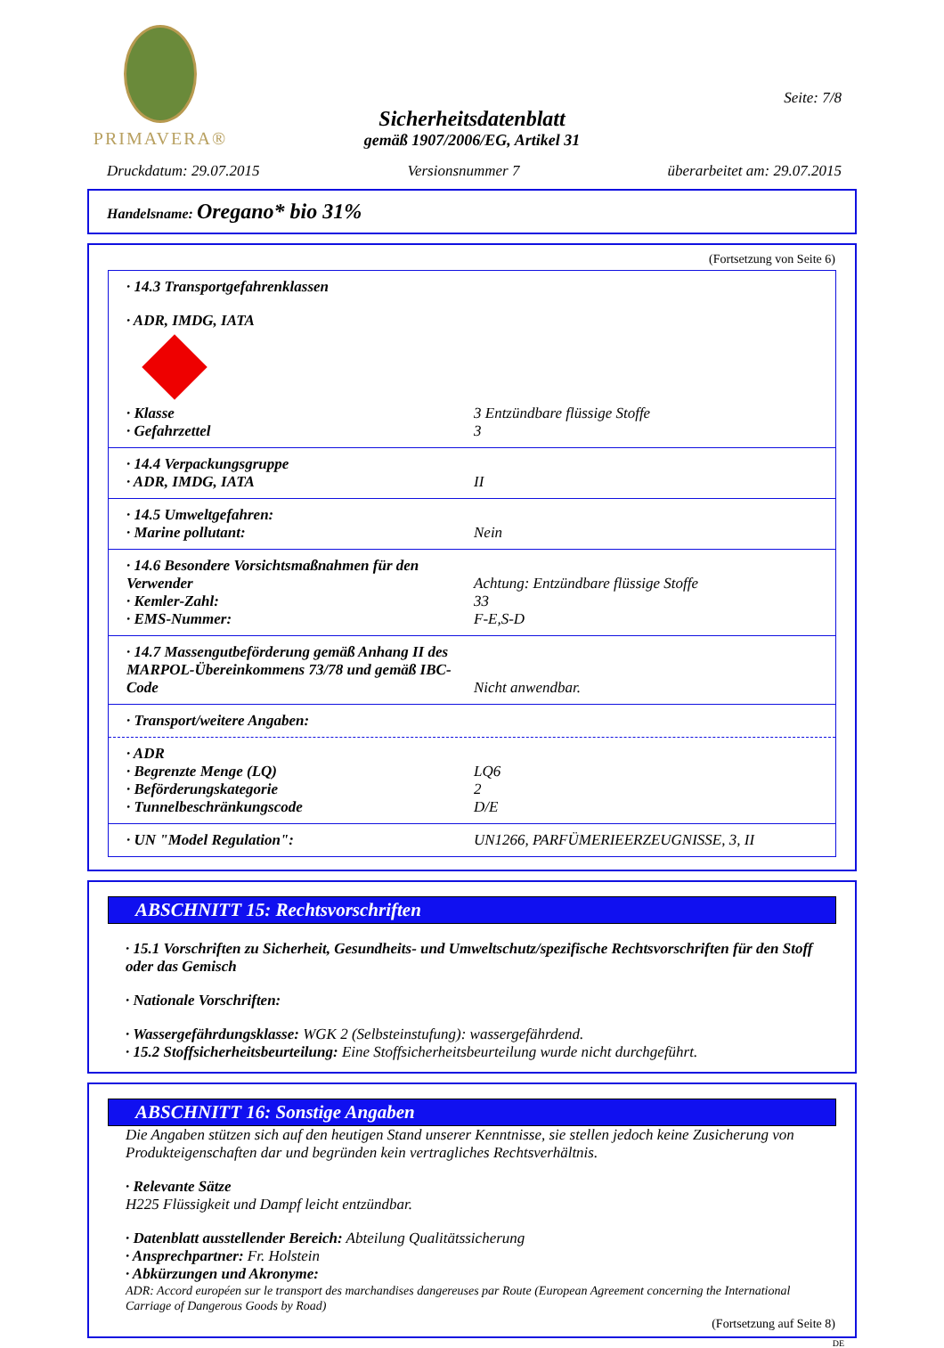PRIMAVERA®
Seite: 7/8
Sicherheitsdatenblatt
gemäß 1907/2006/EG, Artikel 31
Druckdatum: 29.07.2015 Versionsnummer 7 überarbeitet am: 29.07.2015
Handelsname: Oregano* bio 31%
(Fortsetzung von Seite 6)
· 14.3 Transportgefahrenklassen
· ADR, IMDG, IATA
· Klasse 3 Entzündbare flüssige Stoffe
· Gefahrzettel 3
· 14.4 Verpackungsgruppe
· ADR, IMDG, IATA II
· 14.5 Umweltgefahren:
· Marine pollutant: Nein
· 14.6 Besondere Vorsichtsmaßnahmen für den Verwender Achtung: Entzündbare flüssige Stoffe
· Kemler-Zahl: 33
· EMS-Nummer: F-E,S-D
· 14.7 Massengutbeförderung gemäß Anhang II des MARPOL-Übereinkommens 73/78 und gemäß IBC-Code Nicht anwendbar.
· Transport/weitere Angaben:
· ADR
· Begrenzte Menge (LQ) LQ6
· Beförderungskategorie 2
· Tunnelbeschränkungscode D/E
· UN "Model Regulation": UN1266, PARFÜMERIEERZEUGNISSE, 3, II
ABSCHNITT 15: Rechtsvorschriften
· 15.1 Vorschriften zu Sicherheit, Gesundheits- und Umweltschutz/spezifische Rechtsvorschriften für den Stoff oder das Gemisch
· Nationale Vorschriften:
· Wassergefährdungsklasse: WGK 2 (Selbsteinstufung): wassergefährdend.
· 15.2 Stoffsicherheitsbeurteilung: Eine Stoffsicherheitsbeurteilung wurde nicht durchgeführt.
ABSCHNITT 16: Sonstige Angaben
Die Angaben stützen sich auf den heutigen Stand unserer Kenntnisse, sie stellen jedoch keine Zusicherung von Produkteigenschaften dar und begründen kein vertragliches Rechtsverhältnis.
· Relevante Sätze
H225 Flüssigkeit und Dampf leicht entzündbar.
· Datenblatt ausstellender Bereich: Abteilung Qualitätssicherung
· Ansprechpartner: Fr. Holstein
· Abkürzungen und Akronyme:
ADR: Accord européen sur le transport des marchandises dangereuses par Route (European Agreement concerning the International Carriage of Dangerous Goods by Road)
(Fortsetzung auf Seite 8)
DE